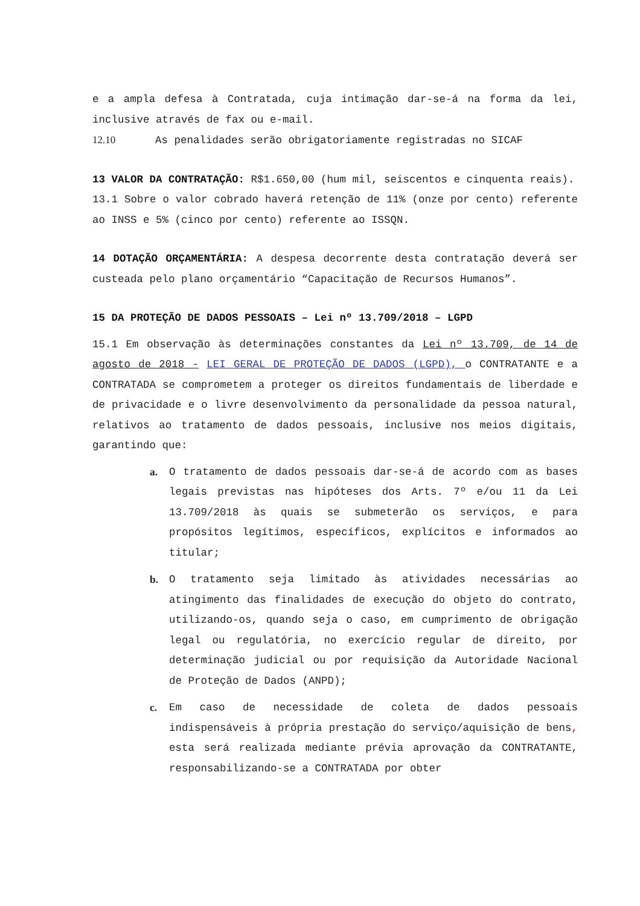e a ampla defesa à Contratada, cuja intimação dar-se-á na forma da lei, inclusive através de fax ou e-mail.
12.10 As penalidades serão obrigatoriamente registradas no SICAF
13 VALOR DA CONTRATAÇÃO: R$1.650,00 (hum mil, seiscentos e cinquenta reais).
13.1 Sobre o valor cobrado haverá retenção de 11% (onze por cento) referente ao INSS e 5% (cinco por cento) referente ao ISSQN.
14 DOTAÇÃO ORÇAMENTÁRIA: A despesa decorrente desta contratação deverá ser custeada pelo plano orçamentário “Capacitação de Recursos Humanos”.
15 DA PROTEÇÃO DE DADOS PESSOAIS – Lei nº 13.709/2018 – LGPD
15.1 Em observação às determinações constantes da Lei nº 13.709, de 14 de agosto de 2018 - LEI GERAL DE PROTEÇÃO DE DADOS (LGPD), o CONTRATANTE e a CONTRATADA se comprometem a proteger os direitos fundamentais de liberdade e de privacidade e o livre desenvolvimento da personalidade da pessoa natural, relativos ao tratamento de dados pessoais, inclusive nos meios digitais, garantindo que:
a. O tratamento de dados pessoais dar-se-á de acordo com as bases legais previstas nas hipóteses dos Arts. 7º e/ou 11 da Lei 13.709/2018 às quais se submeterão os serviços, e para propósitos legítimos, específicos, explícitos e informados ao titular;
b. O tratamento seja limitado às atividades necessárias ao atingimento das finalidades de execução do objeto do contrato, utilizando-os, quando seja o caso, em cumprimento de obrigação legal ou regulatória, no exercício regular de direito, por determinação judicial ou por requisição da Autoridade Nacional de Proteção de Dados (ANPD);
c. Em caso de necessidade de coleta de dados pessoais indispensáveis à própria prestação do serviço/aquisição de bens, esta será realizada mediante prévia aprovação da CONTRATANTE, responsabilizando-se a CONTRATADA por obter